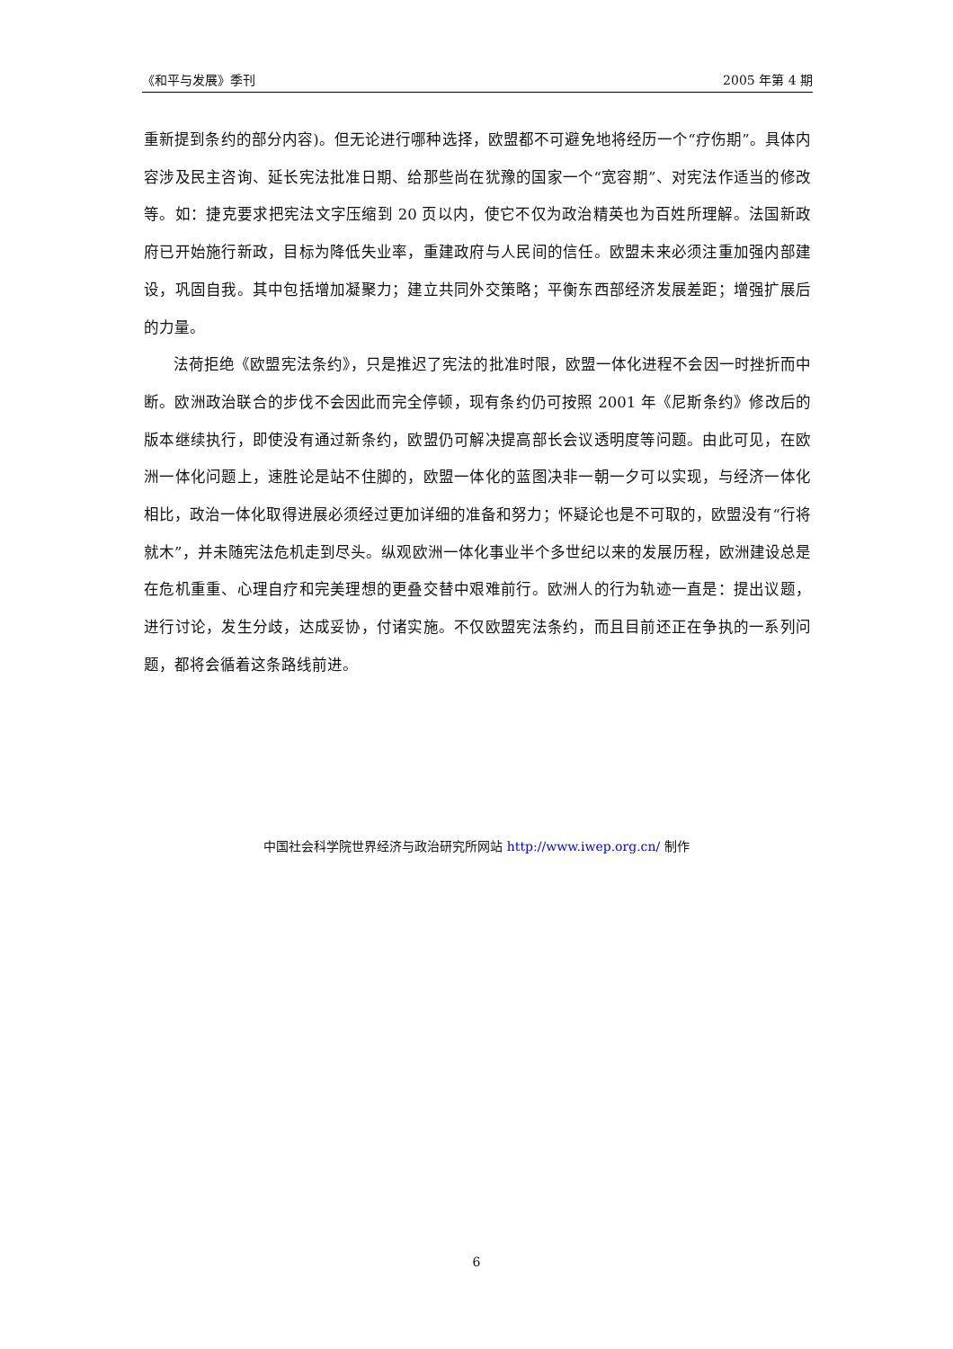《和平与发展》季刊 2005 年第 4 期
重新提到条约的部分内容)。但无论进行哪种选择，欧盟都不可避免地将经历一个“疗伤期”。具体内容涉及民主咨询、延长宪法批准日期、给那些尚在犹豫的国家一个“宽容期”、对宪法作适当的修改等。如：捷克要求把宪法文字压缩到 20 页以内，使它不仅为政治精英也为百姓所理解。法国新政府已开始施行新政，目标为降低失业率，重建政府与人民间的信任。欧盟未来必须注重加强内部建设，巩固自我。其中包括增加凝聚力；建立共同外交策略；平衡东西部经济发展差距；增强扩展后的力量。
法荷拒绝《欧盟宪法条约》，只是推迟了宪法的批准时限，欧盟一体化进程不会因一时挫折而中断。欧洲政治联合的步伐不会因此而完全停顿，现有条约仍可按照 2001 年《尼斯条约》修改后的版本继续执行，即使没有通过新条约，欧盟仍可解决提高部长会议透明度等问题。由此可见，在欧洲一体化问题上，速胜论是站不住脚的，欧盟一体化的蓝图决非一朝一夕可以实现，与经济一体化相比，政治一体化取得进展必须经过更加详细的准备和努力；怀疑论也是不可取的，欧盟没有“行将就木”，并未随宪法危机走到尽头。纵观欧洲一体化事业半个多世纪以来的发展历程，欧洲建设总是在危机重重、心理自疗和完美理想的更叠交替中艰难前行。欧洲人的行为轨迹一直是：提出议题，进行讨论，发生分歧，达成妥协，付诸实施。不仅欧盟宪法条约，而且目前还正在争执的一系列问题，都将会循着这条路线前进。
中国社会科学院世界经济与政治研究所网站 http://www.iwep.org.cn/ 制作
6